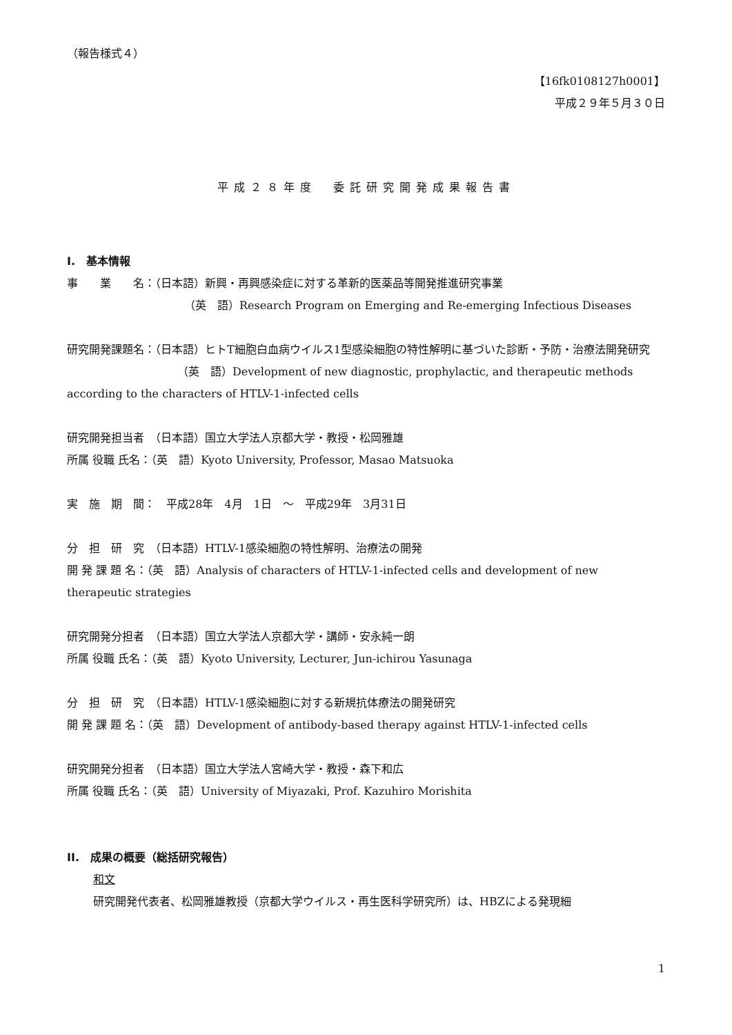（報告様式４）
【16fk0108127h0001】
平成２９年５月３０日
平成２８年度　委託研究開発成果報告書
I.　基本情報
事　　業　　名：（日本語）新興・再興感染症に対する革新的医薬品等開発推進研究事業
（英　語）Research Program on Emerging and Re-emerging Infectious Diseases
研究開発課題名：（日本語）ヒトT細胞白血病ウイルス1型感染細胞の特性解明に基づいた診断・予防・治療法開発研究
（英　語）Development of new diagnostic, prophylactic, and therapeutic methods according to the characters of HTLV-1-infected cells
研究開発担当者　（日本語）国立大学法人京都大学・教授・松岡雅雄
所属 役職 氏名：（英　語）Kyoto University, Professor, Masao Matsuoka
実　施　期　間：　平成28年　4月　1日　～　平成29年　3月31日
分　担　研　究　（日本語）HTLV-1感染細胞の特性解明、治療法の開発
開 発 課 題 名：（英　語）Analysis of characters of HTLV-1-infected cells and development of new therapeutic strategies
研究開発分担者　（日本語）国立大学法人京都大学・講師・安永純一朗
所属 役職 氏名：（英　語）Kyoto University, Lecturer, Jun-ichirou Yasunaga
分　担　研　究　（日本語）HTLV-1感染細胞に対する新規抗体療法の開発研究
開 発 課 題 名：（英　語）Development of antibody-based therapy against HTLV-1-infected cells
研究開発分担者　（日本語）国立大学法人宮崎大学・教授・森下和広
所属 役職 氏名：（英　語）University of Miyazaki, Prof. Kazuhiro Morishita
II.　成果の概要（総括研究報告）
和文
研究開発代表者、松岡雅雄教授（京都大学ウイルス・再生医科学研究所）は、HBZによる発現細
1